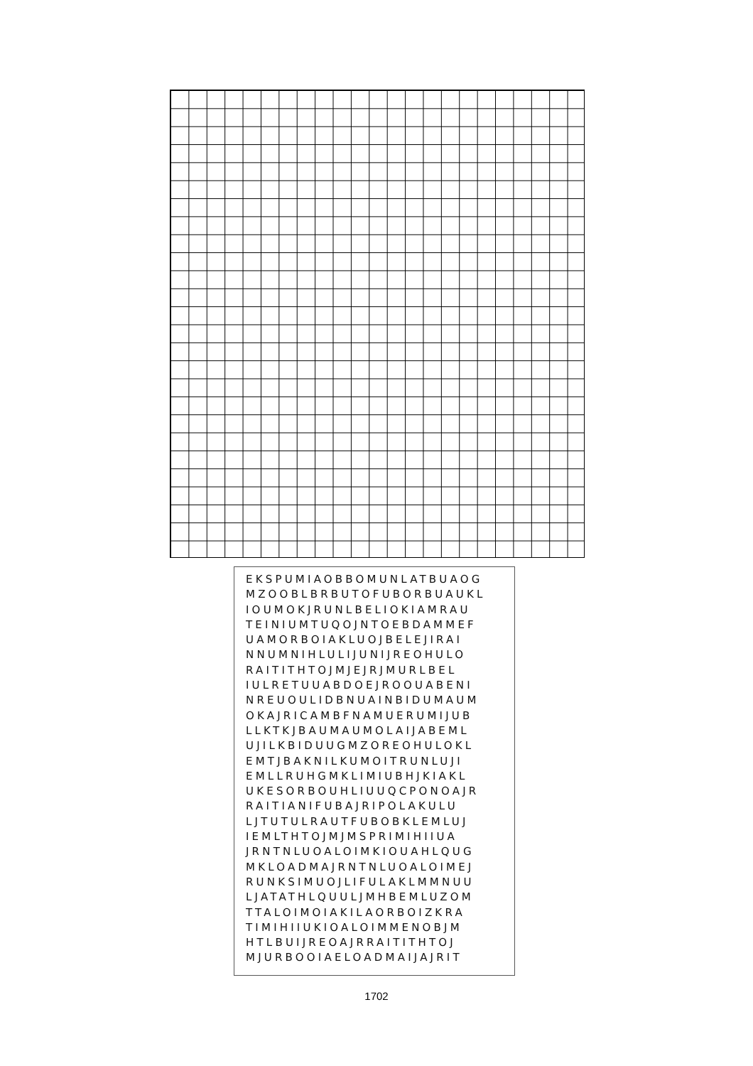EKSPUMIAOBBOMUNLATBUAOG
MZOOBLBRBUTOFUBORBUAUKL
IOUMOKJRUNLBELIOKIAMRAU
TEINIUMTUQOJNTOEBDAMMEF
UAMORBOIAKLUOJBELEJIRAI
NNUMNIHLULIJUNIJREOHULO
RAITITHTOJMJEJRJMURLBEL
IULRETUUABDOEJROOUABENI
NREUOULIDBNUAINBIDUMAUM
OKAJRICAMBFNAMUERUMIJUB
LLKTKJBAUMAUMOLAIJABEML
UJILKBIDUUGMZOREOHULOKL
EMTJBAKNILKUMOITRUNLUJI
EMLLRUHGMKLIMIUBHJKIAKL
UKESORBOUHLIUUQCPONOAJR
RAITIANIFUBAJRIPOLAKULU
LJTUTULRAUTFUBOBKLEMLUJ
IEMLTHTOJMJMSPRIMIHIIUA
JRNTNLUOALOIMKIOUAHLQUG
MKLOADMAJRNTNLUOALOIMEJ
RUNKSIMUOJLIFULAKLMMNUU
LJATATHLQUULJMHBEMLUZOM
TTALOIMOIAKILAORBOIZKRA
TIMIHIIUKIOALOIMMENOBJM
HTLBUIJREOAJRRAITITHTOJ
MJURBOOIAELOADMAIJAJRIT
1702